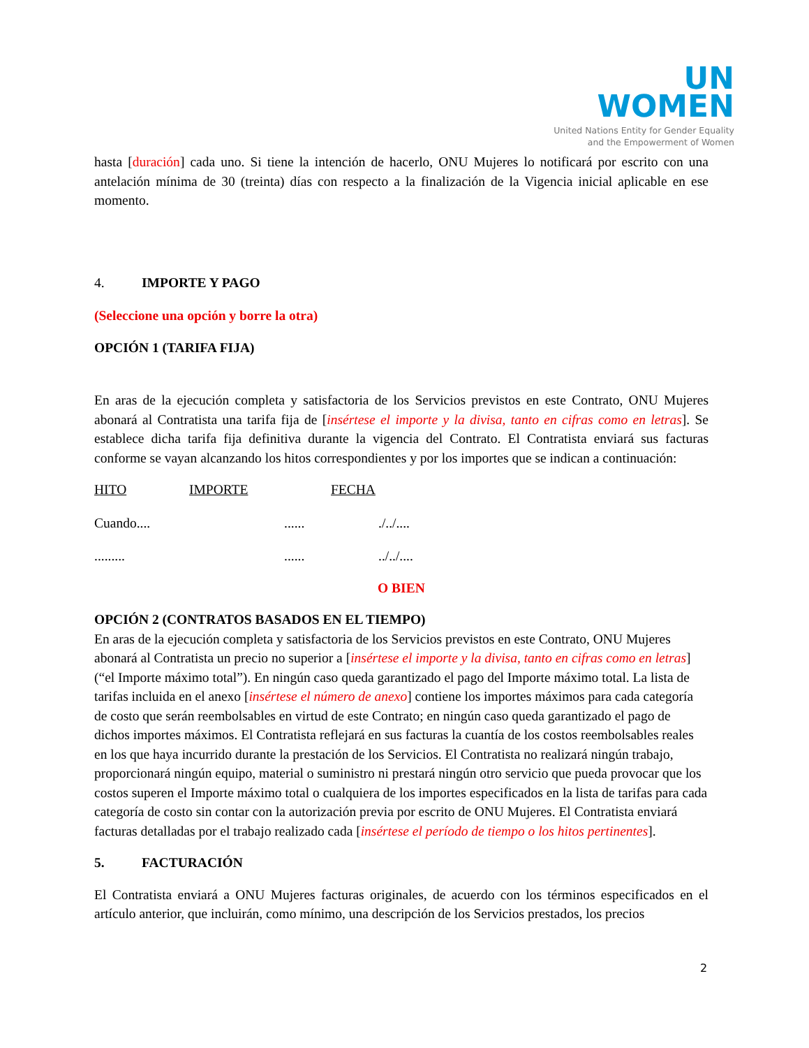UN
WOMEN
United Nations Entity for Gender Equality
and the Empowerment of Women
hasta [duración] cada uno. Si tiene la intención de hacerlo, ONU Mujeres lo notificará por escrito con una antelación mínima de 30 (treinta) días con respecto a la finalización de la Vigencia inicial aplicable en ese momento.
4. IMPORTE Y PAGO
(Seleccione una opción y borre la otra)
OPCIÓN 1 (TARIFA FIJA)
En aras de la ejecución completa y satisfactoria de los Servicios previstos en este Contrato, ONU Mujeres abonará al Contratista una tarifa fija de [insértese el importe y la divisa, tanto en cifras como en letras]. Se establece dicha tarifa fija definitiva durante la vigencia del Contrato. El Contratista enviará sus facturas conforme se vayan alcanzando los hitos correspondientes y por los importes que se indican a continuación:
HITO IMPORTE FECHA
Cuando.........../../....
................./../....
O BIEN
OPCIÓN 2 (CONTRATOS BASADOS EN EL TIEMPO)
En aras de la ejecución completa y satisfactoria de los Servicios previstos en este Contrato, ONU Mujeres abonará al Contratista un precio no superior a [insértese el importe y la divisa, tanto en cifras como en letras] (“el Importe máximo total”). En ningún caso queda garantizado el pago del Importe máximo total. La lista de tarifas incluida en el anexo [insértese el número de anexo] contiene los importes máximos para cada categoría de costo que serán reembolsables en virtud de este Contrato; en ningún caso queda garantizado el pago de dichos importes máximos. El Contratista reflejará en sus facturas la cuantía de los costos reembolsables reales en los que haya incurrido durante la prestación de los Servicios. El Contratista no realizará ningún trabajo, proporcionará ningún equipo, material o suministro ni prestará ningún otro servicio que pueda provocar que los costos superen el Importe máximo total o cualquiera de los importes especificados en la lista de tarifas para cada categoría de costo sin contar con la autorización previa por escrito de ONU Mujeres. El Contratista enviará facturas detalladas por el trabajo realizado cada [insértese el período de tiempo o los hitos pertinentes].
5. FACTURACIÓN
El Contratista enviará a ONU Mujeres facturas originales, de acuerdo con los términos especificados en el artículo anterior, que incluirán, como mínimo, una descripción de los Servicios prestados, los precios
2